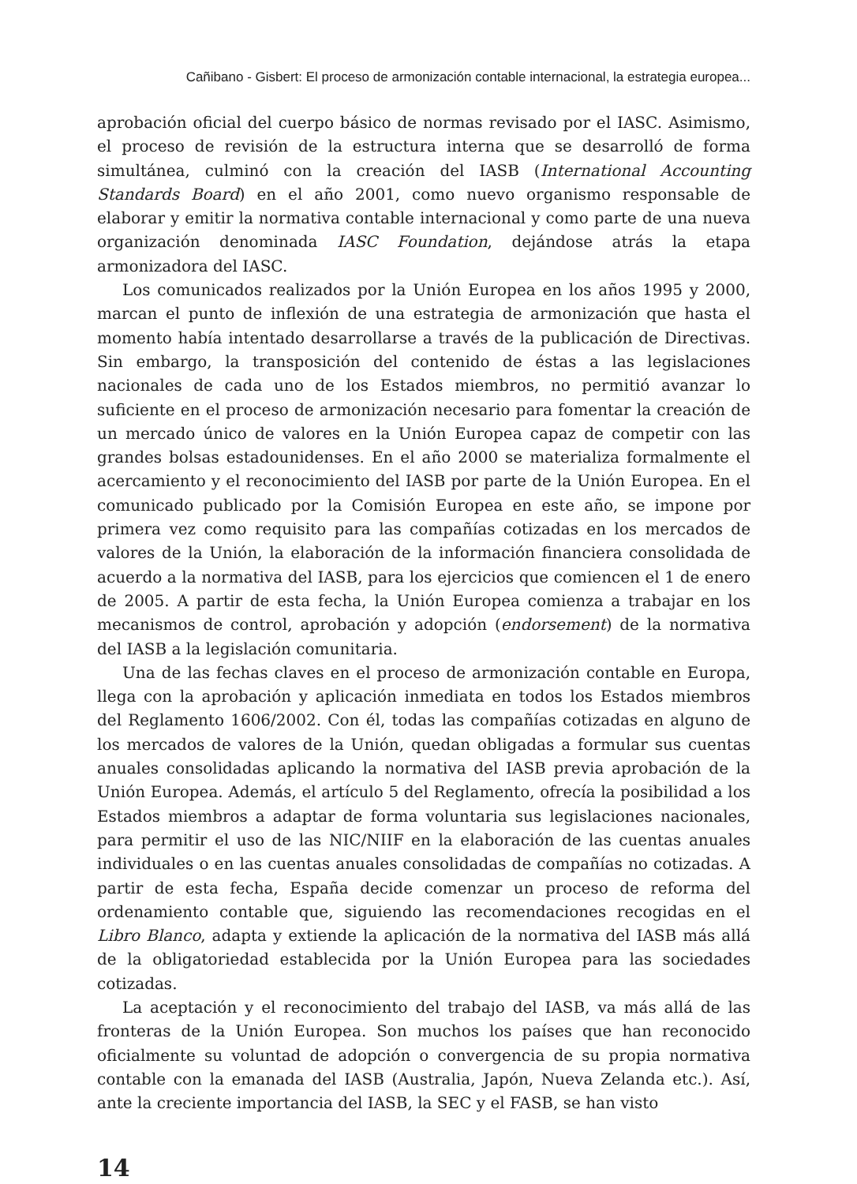Cañibano - Gisbert: El proceso de armonización contable internacional, la estrategia europea...
aprobación oficial del cuerpo básico de normas revisado por el IASC. Asimismo, el proceso de revisión de la estructura interna que se desarrolló de forma simultánea, culminó con la creación del IASB (International Accounting Standards Board) en el año 2001, como nuevo organismo responsable de elaborar y emitir la normativa contable internacional y como parte de una nueva organización denominada IASC Foundation, dejándose atrás la etapa armonizadora del IASC.
Los comunicados realizados por la Unión Europea en los años 1995 y 2000, marcan el punto de inflexión de una estrategia de armonización que hasta el momento había intentado desarrollarse a través de la publicación de Directivas. Sin embargo, la transposición del contenido de éstas a las legislaciones nacionales de cada uno de los Estados miembros, no permitió avanzar lo suficiente en el proceso de armonización necesario para fomentar la creación de un mercado único de valores en la Unión Europea capaz de competir con las grandes bolsas estadounidenses. En el año 2000 se materializa formalmente el acercamiento y el reconocimiento del IASB por parte de la Unión Europea. En el comunicado publicado por la Comisión Europea en este año, se impone por primera vez como requisito para las compañías cotizadas en los mercados de valores de la Unión, la elaboración de la información financiera consolidada de acuerdo a la normativa del IASB, para los ejercicios que comiencen el 1 de enero de 2005. A partir de esta fecha, la Unión Europea comienza a trabajar en los mecanismos de control, aprobación y adopción (endorsement) de la normativa del IASB a la legislación comunitaria.
Una de las fechas claves en el proceso de armonización contable en Europa, llega con la aprobación y aplicación inmediata en todos los Estados miembros del Reglamento 1606/2002. Con él, todas las compañías cotizadas en alguno de los mercados de valores de la Unión, quedan obligadas a formular sus cuentas anuales consolidadas aplicando la normativa del IASB previa aprobación de la Unión Europea. Además, el artículo 5 del Reglamento, ofrecía la posibilidad a los Estados miembros a adaptar de forma voluntaria sus legislaciones nacionales, para permitir el uso de las NIC/NIIF en la elaboración de las cuentas anuales individuales o en las cuentas anuales consolidadas de compañías no cotizadas. A partir de esta fecha, España decide comenzar un proceso de reforma del ordenamiento contable que, siguiendo las recomendaciones recogidas en el Libro Blanco, adapta y extiende la aplicación de la normativa del IASB más allá de la obligatoriedad establecida por la Unión Europea para las sociedades cotizadas.
La aceptación y el reconocimiento del trabajo del IASB, va más allá de las fronteras de la Unión Europea. Son muchos los países que han reconocido oficialmente su voluntad de adopción o convergencia de su propia normativa contable con la emanada del IASB (Australia, Japón, Nueva Zelanda etc.). Así, ante la creciente importancia del IASB, la SEC y el FASB, se han visto
14